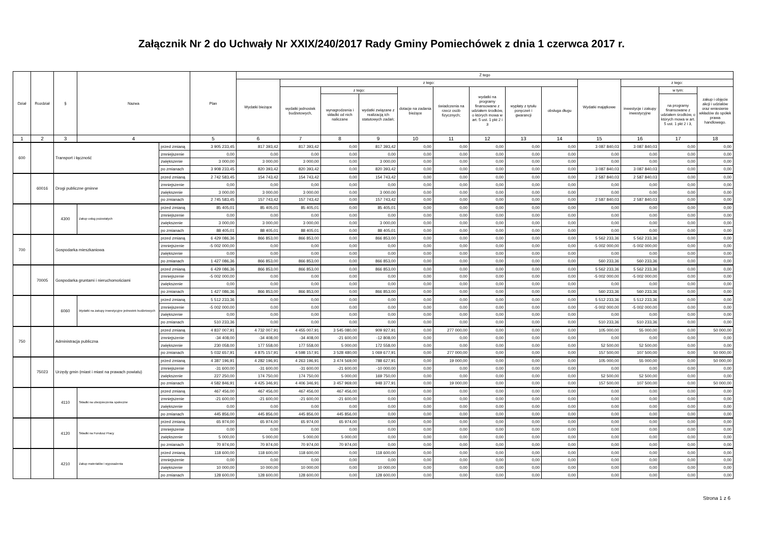Załącznik Nr 2 do Uchwały Nr XXIX/240/2017 Rady Gminy Pomiechówek z dnia 1 czerwca 2017 r.
| Dział | Rozdział | § | Nazwa | | Plan | Z tego | | | | | | | | | | | | |
| --- | --- | --- | --- | --- | --- | --- | --- | --- | --- | --- | --- | --- | --- | --- | --- | --- | --- | --- |
| | | | | | | Wydatki bieżące | z tego: | | | | | | | | Wydatki majątkowe | z tego: | | |
| | | | | | | | wydatki jednostek budżetowych, | z tego: | | dotacje na zadania bieżące | świadczenia na rzecz osób fizycznych; | wydatki na programy finansowane z udziałem środków, o których mowa w art. 5 ust. 1 pkt 2 i 3 | wypłaty z tytułu poręczeń i gwarancji | obsługa długu | | inwestycje i zakupy inwestycyjne | w tym: | zakup i objęcie akcji i udziałów oraz wniesienie wkładów do spółek prawa handlowego. |
| | | | | | | | | wynagrodzenia i składki od nich naliczane | wydatki związane z realizacją ich statutowych zadań; | | | | | | | | na programy finansowane z udziałem środków, o których mowa w art. 5 ust. 1 pkt 2 i 3, | |
| 1 | 2 | 3 | 4 | | 5 | 6 | 7 | 8 | 9 | 10 | 11 | 12 | 13 | 14 | 15 | 16 | 17 | 18 |
| 600 | | Transport i łączność | | przed zmianą | 3 905 233,45 | 817 393,42 | 817 393,42 | 0,00 | 817 393,42 | 0,00 | 0,00 | 0,00 | 0,00 | 0,00 | 3 087 840,03 | 3 087 840,03 | 0,00 | 0,00 |
| | | | | zmniejszenie | 0,00 | 0,00 | 0,00 | 0,00 | 0,00 | 0,00 | 0,00 | 0,00 | 0,00 | 0,00 | 0,00 | 0,00 | 0,00 | 0,00 |
| | | | | zwiększenie | 3 000,00 | 3 000,00 | 3 000,00 | 0,00 | 3 000,00 | 0,00 | 0,00 | 0,00 | 0,00 | 0,00 | 0,00 | 0,00 | 0,00 | 0,00 |
| | | | | po zmianach | 3 908 233,45 | 820 393,42 | 820 393,42 | 0,00 | 820 393,42 | 0,00 | 0,00 | 0,00 | 0,00 | 0,00 | 3 087 840,03 | 3 087 840,03 | 0,00 | 0,00 |
| | 60016 | Drogi publiczne gminne | | przed zmianą | 2 742 583,45 | 154 743,42 | 154 743,42 | 0,00 | 154 743,42 | 0,00 | 0,00 | 0,00 | 0,00 | 0,00 | 2 587 840,03 | 2 587 840,03 | 0,00 | 0,00 |
| | | | | zmniejszenie | 0,00 | 0,00 | 0,00 | 0,00 | 0,00 | 0,00 | 0,00 | 0,00 | 0,00 | 0,00 | 0,00 | 0,00 | 0,00 | 0,00 |
| | | | | zwiększenie | 3 000,00 | 3 000,00 | 3 000,00 | 0,00 | 3 000,00 | 0,00 | 0,00 | 0,00 | 0,00 | 0,00 | 0,00 | 0,00 | 0,00 | 0,00 |
| | | | | po zmianach | 2 745 583,45 | 157 743,42 | 157 743,42 | 0,00 | 157 743,42 | 0,00 | 0,00 | 0,00 | 0,00 | 0,00 | 2 587 840,03 | 2 587 840,03 | 0,00 | 0,00 |
| | | 4300 | Zakup usług pozostałych | przed zmianą | 85 405,01 | 85 405,01 | 85 405,01 | 0,00 | 85 405,01 | 0,00 | 0,00 | 0,00 | 0,00 | 0,00 | 0,00 | 0,00 | 0,00 | 0,00 |
| | | | | zmniejszenie | 0,00 | 0,00 | 0,00 | 0,00 | 0,00 | 0,00 | 0,00 | 0,00 | 0,00 | 0,00 | 0,00 | 0,00 | 0,00 | 0,00 |
| | | | | zwiększenie | 3 000,00 | 3 000,00 | 3 000,00 | 0,00 | 3 000,00 | 0,00 | 0,00 | 0,00 | 0,00 | 0,00 | 0,00 | 0,00 | 0,00 | 0,00 |
| | | | | po zmianach | 88 405,01 | 88 405,01 | 88 405,01 | 0,00 | 88 405,01 | 0,00 | 0,00 | 0,00 | 0,00 | 0,00 | 0,00 | 0,00 | 0,00 | 0,00 |
| 700 | | Gospodarka mieszkaniowa | | przed zmianą | 6 429 086,36 | 866 853,00 | 866 853,00 | 0,00 | 866 853,00 | 0,00 | 0,00 | 0,00 | 0,00 | 0,00 | 5 562 233,36 | 5 562 233,36 | 0,00 | 0,00 |
| | | | | zmniejszenie | -5 002 000,00 | 0,00 | 0,00 | 0,00 | 0,00 | 0,00 | 0,00 | 0,00 | 0,00 | 0,00 | -5 002 000,00 | -5 002 000,00 | 0,00 | 0,00 |
| | | | | zwiększenie | 0,00 | 0,00 | 0,00 | 0,00 | 0,00 | 0,00 | 0,00 | 0,00 | 0,00 | 0,00 | 0,00 | 0,00 | 0,00 | 0,00 |
| | | | | po zmianach | 1 427 086,36 | 866 853,00 | 866 853,00 | 0,00 | 866 853,00 | 0,00 | 0,00 | 0,00 | 0,00 | 0,00 | 560 233,36 | 560 233,36 | 0,00 | 0,00 |
| | 70005 | Gospodarka gruntami i nieruchomościami | | przed zmianą | 6 429 086,36 | 866 853,00 | 866 853,00 | 0,00 | 866 853,00 | 0,00 | 0,00 | 0,00 | 0,00 | 0,00 | 5 562 233,36 | 5 562 233,36 | 0,00 | 0,00 |
| | | | | zmniejszenie | -5 002 000,00 | 0,00 | 0,00 | 0,00 | 0,00 | 0,00 | 0,00 | 0,00 | 0,00 | 0,00 | -5 002 000,00 | -5 002 000,00 | 0,00 | 0,00 |
| | | | | zwiększenie | 0,00 | 0,00 | 0,00 | 0,00 | 0,00 | 0,00 | 0,00 | 0,00 | 0,00 | 0,00 | 0,00 | 0,00 | 0,00 | 0,00 |
| | | | | po zmianach | 1 427 086,36 | 866 853,00 | 866 853,00 | 0,00 | 866 853,00 | 0,00 | 0,00 | 0,00 | 0,00 | 0,00 | 560 233,36 | 560 233,36 | 0,00 | 0,00 |
| | | 6060 | Wydatki na zakupy inwestycyjne jednostek budżetowych | przed zmianą | 5 512 233,36 | 0,00 | 0,00 | 0,00 | 0,00 | 0,00 | 0,00 | 0,00 | 0,00 | 0,00 | 5 512 233,36 | 5 512 233,36 | 0,00 | 0,00 |
| | | | | zmniejszenie | -5 002 000,00 | 0,00 | 0,00 | 0,00 | 0,00 | 0,00 | 0,00 | 0,00 | 0,00 | 0,00 | -5 002 000,00 | -5 002 000,00 | 0,00 | 0,00 |
| | | | | zwiększenie | 0,00 | 0,00 | 0,00 | 0,00 | 0,00 | 0,00 | 0,00 | 0,00 | 0,00 | 0,00 | 0,00 | 0,00 | 0,00 | 0,00 |
| | | | | po zmianach | 510 233,36 | 0,00 | 0,00 | 0,00 | 0,00 | 0,00 | 0,00 | 0,00 | 0,00 | 0,00 | 510 233,36 | 510 233,36 | 0,00 | 0,00 |
| 750 | | Administracja publiczna | | przed zmianą | 4 837 007,91 | 4 732 007,91 | 4 455 007,91 | 3 545 080,00 | 909 927,91 | 0,00 | 277 000,00 | 0,00 | 0,00 | 0,00 | 105 000,00 | 55 000,00 | 0,00 | 50 000,00 |
| | | | | zmniejszenie | -34 408,00 | -34 408,00 | -34 408,00 | -21 600,00 | -12 808,00 | 0,00 | 0,00 | 0,00 | 0,00 | 0,00 | 0,00 | 0,00 | 0,00 | 0,00 |
| | | | | zwiększenie | 230 058,00 | 177 558,00 | 177 558,00 | 5 000,00 | 172 558,00 | 0,00 | 0,00 | 0,00 | 0,00 | 0,00 | 52 500,00 | 52 500,00 | 0,00 | 0,00 |
| | | | | po zmianach | 5 032 657,91 | 4 875 157,91 | 4 598 157,91 | 3 528 480,00 | 1 069 677,91 | 0,00 | 277 000,00 | 0,00 | 0,00 | 0,00 | 157 500,00 | 107 500,00 | 0,00 | 50 000,00 |
| | 75023 | Urzędy gmin (miast i miast na prawach powiatu) | | przed zmianą | 4 387 196,91 | 4 282 196,91 | 4 263 196,91 | 3 474 569,00 | 788 627,91 | 0,00 | 19 000,00 | 0,00 | 0,00 | 0,00 | 105 000,00 | 55 000,00 | 0,00 | 50 000,00 |
| | | | | zmniejszenie | -31 600,00 | -31 600,00 | -31 600,00 | -21 600,00 | -10 000,00 | 0,00 | 0,00 | 0,00 | 0,00 | 0,00 | 0,00 | 0,00 | 0,00 | 0,00 |
| | | | | zwiększenie | 227 250,00 | 174 750,00 | 174 750,00 | 5 000,00 | 169 750,00 | 0,00 | 0,00 | 0,00 | 0,00 | 0,00 | 52 500,00 | 52 500,00 | 0,00 | 0,00 |
| | | | | po zmianach | 4 582 846,91 | 4 425 346,91 | 4 406 346,91 | 3 457 969,00 | 948 377,91 | 0,00 | 19 000,00 | 0,00 | 0,00 | 0,00 | 157 500,00 | 107 500,00 | 0,00 | 50 000,00 |
| | | 4110 | Składki na ubezpieczenia społeczne | przed zmianą | 467 456,00 | 467 456,00 | 467 456,00 | 467 456,00 | 0,00 | 0,00 | 0,00 | 0,00 | 0,00 | 0,00 | 0,00 | 0,00 | 0,00 | 0,00 |
| | | | | zmniejszenie | -21 600,00 | -21 600,00 | -21 600,00 | -21 600,00 | 0,00 | 0,00 | 0,00 | 0,00 | 0,00 | 0,00 | 0,00 | 0,00 | 0,00 | 0,00 |
| | | | | zwiększenie | 0,00 | 0,00 | 0,00 | 0,00 | 0,00 | 0,00 | 0,00 | 0,00 | 0,00 | 0,00 | 0,00 | 0,00 | 0,00 | 0,00 |
| | | | | po zmianach | 445 856,00 | 445 856,00 | 445 856,00 | 445 856,00 | 0,00 | 0,00 | 0,00 | 0,00 | 0,00 | 0,00 | 0,00 | 0,00 | 0,00 | 0,00 |
| | | 4120 | Składki na Fundusz Pracy | przed zmianą | 65 974,00 | 65 974,00 | 65 974,00 | 65 974,00 | 0,00 | 0,00 | 0,00 | 0,00 | 0,00 | 0,00 | 0,00 | 0,00 | 0,00 | 0,00 |
| | | | | zmniejszenie | 0,00 | 0,00 | 0,00 | 0,00 | 0,00 | 0,00 | 0,00 | 0,00 | 0,00 | 0,00 | 0,00 | 0,00 | 0,00 | 0,00 |
| | | | | zwiększenie | 5 000,00 | 5 000,00 | 5 000,00 | 5 000,00 | 0,00 | 0,00 | 0,00 | 0,00 | 0,00 | 0,00 | 0,00 | 0,00 | 0,00 | 0,00 |
| | | | | po zmianach | 70 974,00 | 70 974,00 | 70 974,00 | 70 974,00 | 0,00 | 0,00 | 0,00 | 0,00 | 0,00 | 0,00 | 0,00 | 0,00 | 0,00 | 0,00 |
| | | 4210 | Zakup materiałów i wyposażenia | przed zmianą | 118 600,00 | 118 600,00 | 118 600,00 | 0,00 | 118 600,00 | 0,00 | 0,00 | 0,00 | 0,00 | 0,00 | 0,00 | 0,00 | 0,00 | 0,00 |
| | | | | zmniejszenie | 0,00 | 0,00 | 0,00 | 0,00 | 0,00 | 0,00 | 0,00 | 0,00 | 0,00 | 0,00 | 0,00 | 0,00 | 0,00 | 0,00 |
| | | | | zwiększenie | 10 000,00 | 10 000,00 | 10 000,00 | 0,00 | 10 000,00 | 0,00 | 0,00 | 0,00 | 0,00 | 0,00 | 0,00 | 0,00 | 0,00 | 0,00 |
| | | | | po zmianach | 128 600,00 | 128 600,00 | 128 600,00 | 0,00 | 128 600,00 | 0,00 | 0,00 | 0,00 | 0,00 | 0,00 | 0,00 | 0,00 | 0,00 | 0,00 |
Strona 1 z 6